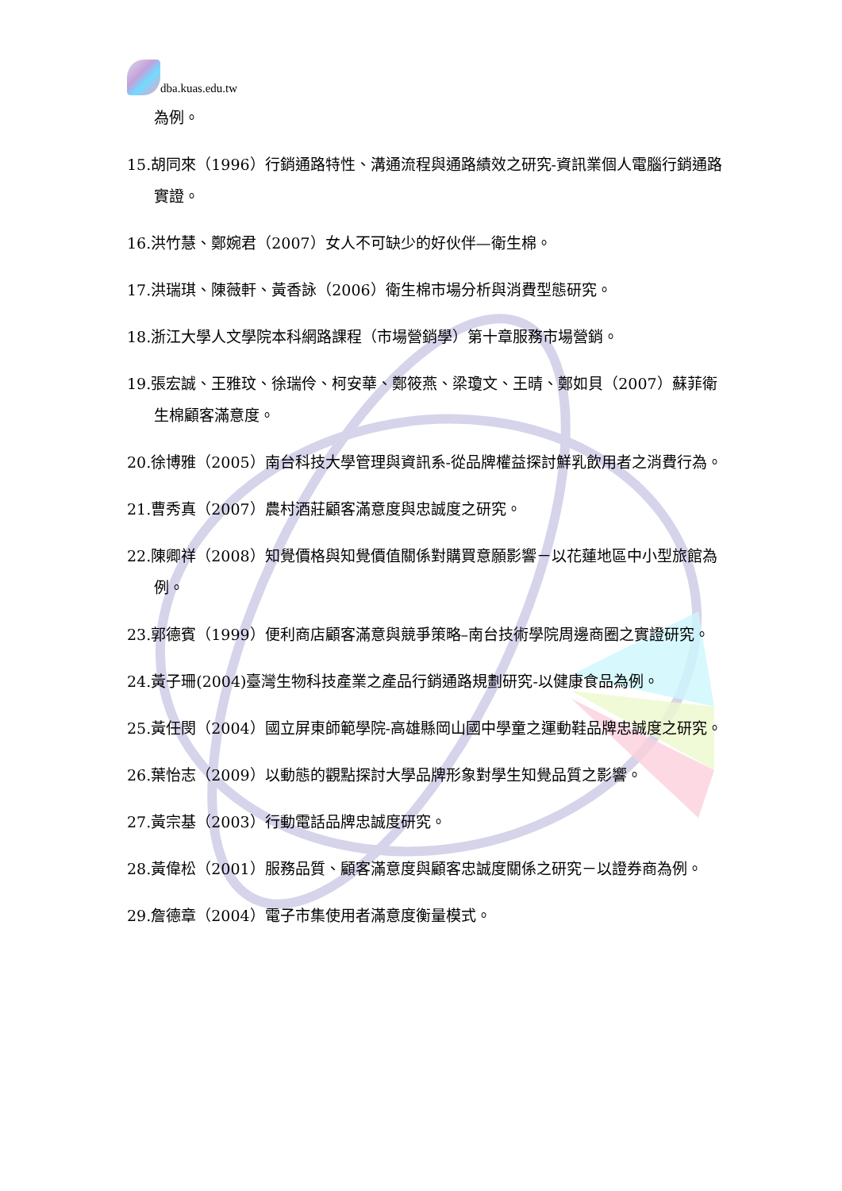dba.kuas.edu.tw
為例。
15.胡同來（1996）行銷通路特性、溝通流程與通路績效之研究-資訊業個人電腦行銷通路實證。
16.洪竹慧、鄭婉君（2007）女人不可缺少的好伙伴—衛生棉。
17.洪瑞琪、陳薇軒、黃香詠（2006）衛生棉市場分析與消費型態研究。
18.浙江大學人文學院本科網路課程（市場營銷學）第十章服務市場營銷。
19.張宏誠、王雅玟、徐瑞伶、柯安華、鄭筱燕、梁瓊文、王晴、鄭如貝（2007）蘇菲衛生棉顧客滿意度。
20.徐博雅（2005）南台科技大學管理與資訊系-從品牌權益探討鮮乳飲用者之消費行為。
21.曹秀真（2007）農村酒莊顧客滿意度與忠誠度之研究。
22.陳卿祥（2008）知覺價格與知覺價值關係對購買意願影響－以花蓮地區中小型旅館為例。
23.郭德賓（1999）便利商店顧客滿意與競爭策略–南台技術學院周邊商圈之實證研究。
24.黃子珊(2004)臺灣生物科技產業之產品行銷通路規劃研究-以健康食品為例。
25.黃任閔（2004）國立屏東師範學院-高雄縣岡山國中學童之運動鞋品牌忠誠度之研究。
26.葉怡志（2009）以動態的觀點探討大學品牌形象對學生知覺品質之影響。
27.黃宗基（2003）行動電話品牌忠誠度研究。
28.黃偉松（2001）服務品質、顧客滿意度與顧客忠誠度關係之研究－以證券商為例。
29.詹德章（2004）電子市集使用者滿意度衡量模式。